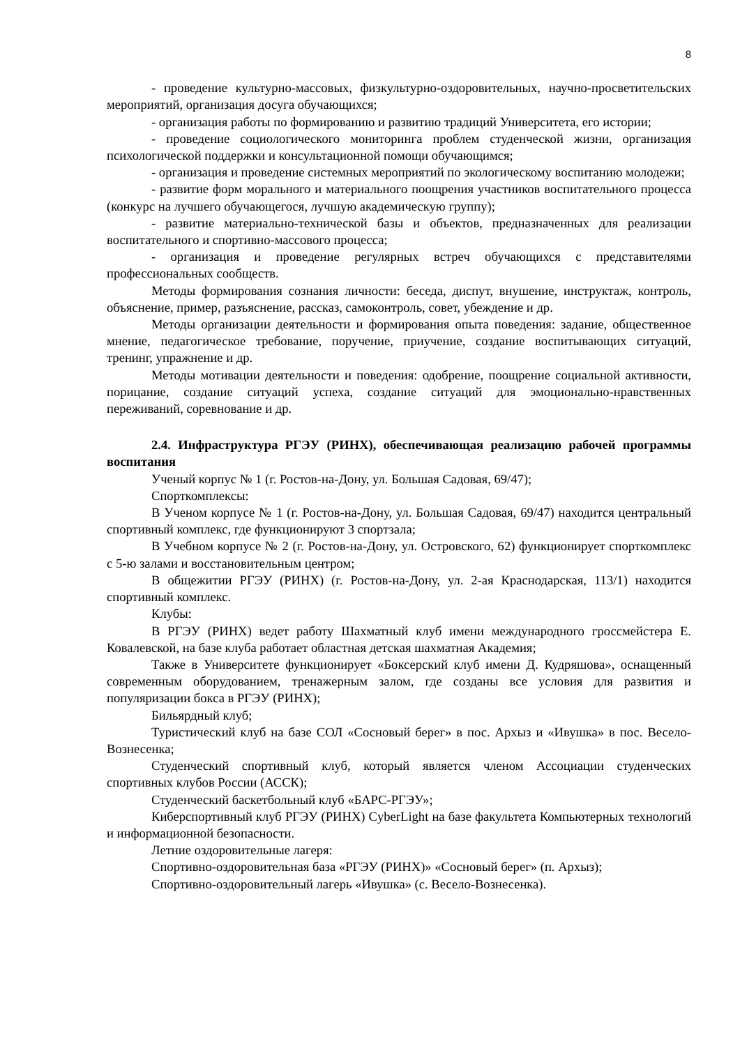8
- проведение культурно-массовых, физкультурно-оздоровительных, научно-просветительских мероприятий, организация досуга обучающихся;
- организация работы по формированию и развитию традиций Университета, его истории;
- проведение социологического мониторинга проблем студенческой жизни, организация психологической поддержки и консультационной помощи обучающимся;
- организация и проведение системных мероприятий по экологическому воспитанию молодежи;
- развитие форм морального и материального поощрения участников воспитательного процесса (конкурс на лучшего обучающегося, лучшую академическую группу);
- развитие материально-технической базы и объектов, предназначенных для реализации воспитательного и спортивно-массового процесса;
- организация и проведение регулярных встреч обучающихся с представителями профессиональных сообществ.
Методы формирования сознания личности: беседа, диспут, внушение, инструктаж, контроль, объяснение, пример, разъяснение, рассказ, самоконтроль, совет, убеждение и др.
Методы организации деятельности и формирования опыта поведения: задание, общественное мнение, педагогическое требование, поручение, приучение, создание воспитывающих ситуаций, тренинг, упражнение и др.
Методы мотивации деятельности и поведения: одобрение, поощрение социальной активности, порицание, создание ситуаций успеха, создание ситуаций для эмоционально-нравственных переживаний, соревнование и др.
2.4. Инфраструктура РГЭУ (РИНХ), обеспечивающая реализацию рабочей программы воспитания
Ученый корпус № 1 (г. Ростов-на-Дону, ул. Большая Садовая, 69/47);
Спорткомплексы:
В Ученом корпусе № 1 (г. Ростов-на-Дону, ул. Большая Садовая, 69/47) находится центральный спортивный комплекс, где функционируют 3 спортзала;
В Учебном корпусе № 2 (г. Ростов-на-Дону, ул. Островского, 62) функционирует спорткомплекс с 5-ю залами и восстановительным центром;
В общежитии РГЭУ (РИНХ) (г. Ростов-на-Дону, ул. 2-ая Краснодарская, 113/1) находится спортивный комплекс.
Клубы:
В РГЭУ (РИНХ) ведет работу Шахматный клуб имени международного гроссмейстера Е. Ковалевской, на базе клуба работает областная детская шахматная Академия;
Также в Университете функционирует «Боксерский клуб имени Д. Кудряшова», оснащенный современным оборудованием, тренажерным залом, где созданы все условия для развития и популяризации бокса в РГЭУ (РИНХ);
Бильярдный клуб;
Туристический клуб на базе СОЛ «Сосновый берег» в пос. Архыз и «Ивушка» в пос. Весело-Вознесенка;
Студенческий спортивный клуб, который является членом Ассоциации студенческих спортивных клубов России (АССК);
Студенческий баскетбольный клуб «БАРС-РГЭУ»;
Киберспортивный клуб РГЭУ (РИНХ) CyberLight на базе факультета Компьютерных технологий и информационной безопасности.
Летние оздоровительные лагеря:
Спортивно-оздоровительная база «РГЭУ (РИНХ)» «Сосновый берег» (п. Архыз);
Спортивно-оздоровительный лагерь «Ивушка» (с. Весело-Вознесенка).